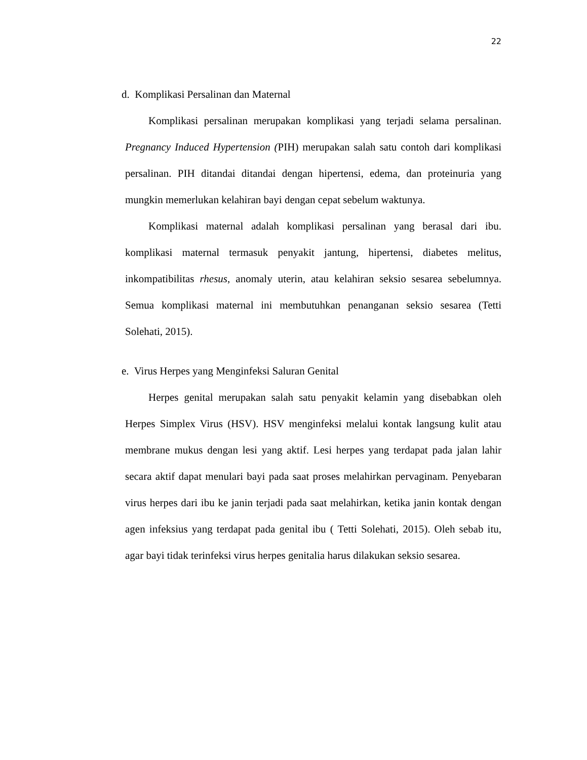22
d. Komplikasi Persalinan dan Maternal
Komplikasi persalinan merupakan komplikasi yang terjadi selama persalinan. Pregnancy Induced Hypertension (PIH) merupakan salah satu contoh dari komplikasi persalinan. PIH ditandai ditandai dengan hipertensi, edema, dan proteinuria yang mungkin memerlukan kelahiran bayi dengan cepat sebelum waktunya.
Komplikasi maternal adalah komplikasi persalinan yang berasal dari ibu. komplikasi maternal termasuk penyakit jantung, hipertensi, diabetes melitus, inkompatibilitas rhesus, anomaly uterin, atau kelahiran seksio sesarea sebelumnya. Semua komplikasi maternal ini membutuhkan penanganan seksio sesarea (Tetti Solehati, 2015).
e. Virus Herpes yang Menginfeksi Saluran Genital
Herpes genital merupakan salah satu penyakit kelamin yang disebabkan oleh Herpes Simplex Virus (HSV). HSV menginfeksi melalui kontak langsung kulit atau membrane mukus dengan lesi yang aktif. Lesi herpes yang terdapat pada jalan lahir secara aktif dapat menulari bayi pada saat proses melahirkan pervaginam. Penyebaran virus herpes dari ibu ke janin terjadi pada saat melahirkan, ketika janin kontak dengan agen infeksius yang terdapat pada genital ibu ( Tetti Solehati, 2015). Oleh sebab itu, agar bayi tidak terinfeksi virus herpes genitalia harus dilakukan seksio sesarea.